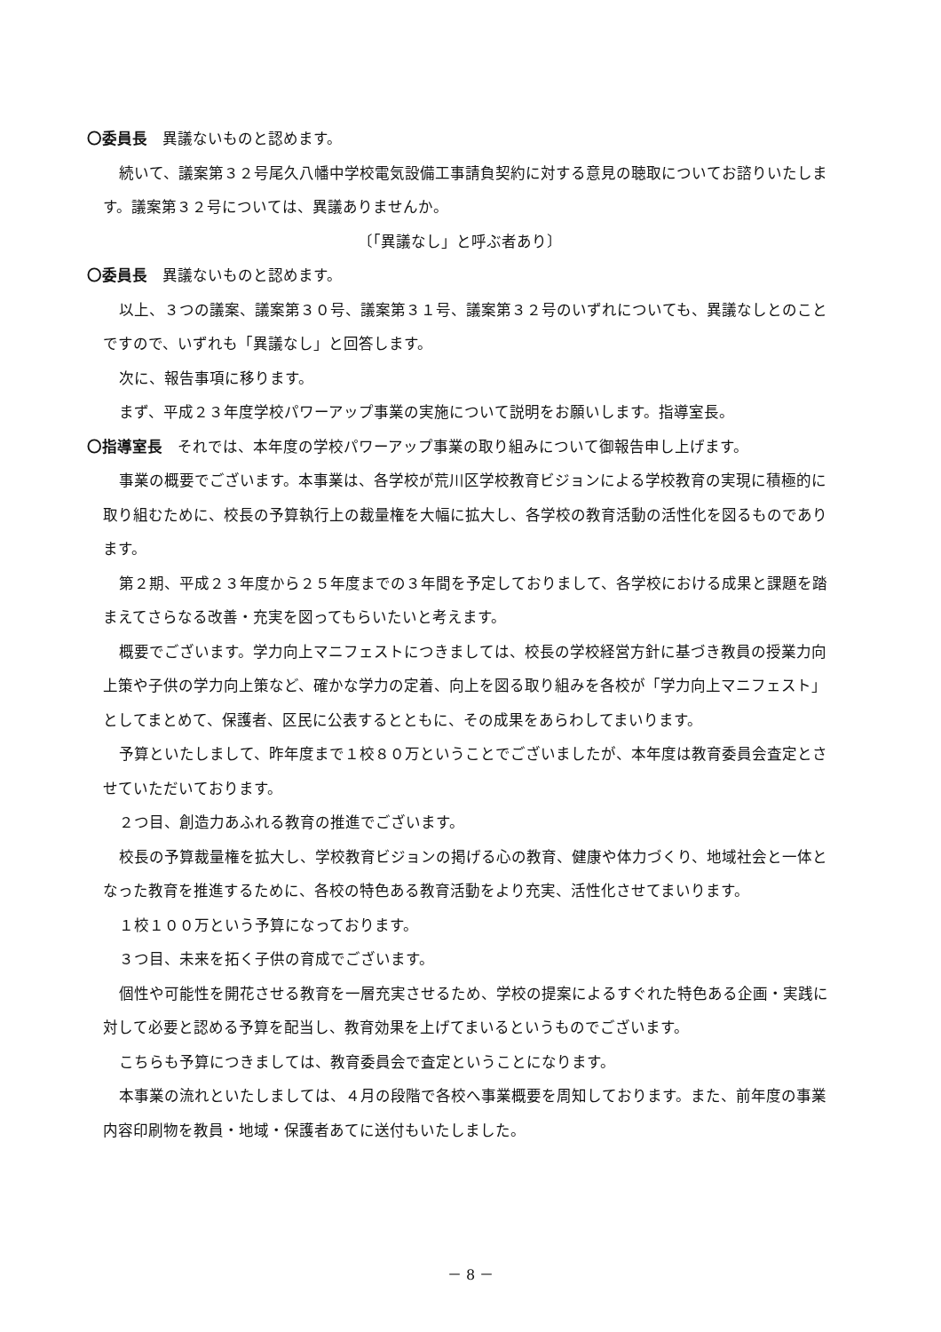〇委員長　異議ないものと認めます。
続いて、議案第３２号尾久八幡中学校電気設備工事請負契約に対する意見の聴取についてお諮りいたします。議案第３２号については、異議ありませんか。
〔「異議なし」と呼ぶ者あり〕
〇委員長　異議ないものと認めます。
以上、３つの議案、議案第３０号、議案第３１号、議案第３２号のいずれについても、異議なしとのことですので、いずれも「異議なし」と回答します。
次に、報告事項に移ります。
まず、平成２３年度学校パワーアップ事業の実施について説明をお願いします。指導室長。
〇指導室長　それでは、本年度の学校パワーアップ事業の取り組みについて御報告申し上げます。
事業の概要でございます。本事業は、各学校が荒川区学校教育ビジョンによる学校教育の実現に積極的に取り組むために、校長の予算執行上の裁量権を大幅に拡大し、各学校の教育活動の活性化を図るものであります。
第２期、平成２３年度から２５年度までの３年間を予定しておりまして、各学校における成果と課題を踏まえてさらなる改善・充実を図ってもらいたいと考えます。
概要でございます。学力向上マニフェストにつきましては、校長の学校経営方針に基づき教員の授業力向上策や子供の学力向上策など、確かな学力の定着、向上を図る取り組みを各校が「学力向上マニフェスト」としてまとめて、保護者、区民に公表するとともに、その成果をあらわしてまいります。
予算といたしまして、昨年度まで１校８０万ということでございましたが、本年度は教育委員会査定とさせていただいております。
２つ目、創造力あふれる教育の推進でございます。
校長の予算裁量権を拡大し、学校教育ビジョンの掲げる心の教育、健康や体力づくり、地域社会と一体となった教育を推進するために、各校の特色ある教育活動をより充実、活性化させてまいります。
１校１００万という予算になっております。
３つ目、未来を拓く子供の育成でございます。
個性や可能性を開花させる教育を一層充実させるため、学校の提案によるすぐれた特色ある企画・実践に対して必要と認める予算を配当し、教育効果を上げてまいるというものでございます。
こちらも予算につきましては、教育委員会で査定ということになります。
本事業の流れといたしましては、４月の段階で各校へ事業概要を周知しております。また、前年度の事業内容印刷物を教員・地域・保護者あてに送付もいたしました。
－ 8 －